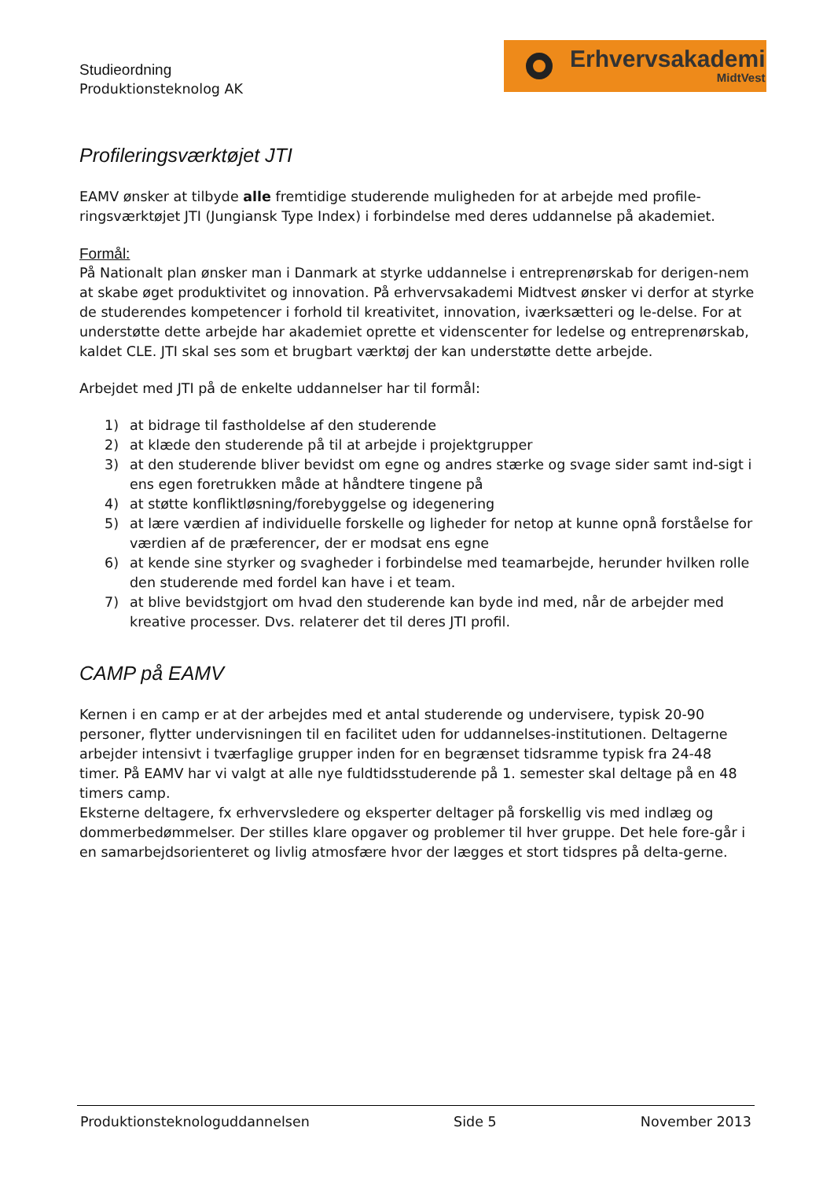Studieordning
Produktionsteknolog AK
Erhvervsakademi
MidtVest
Profileringsværktøjet JTI
EAMV ønsker at tilbyde alle fremtidige studerende muligheden for at arbejde med profile-ringsværktøjet JTI (Jungiansk Type Index) i forbindelse med deres uddannelse på akademiet.
Formål:
På Nationalt plan ønsker man i Danmark at styrke uddannelse i entreprenørskab for derigen-nem at skabe øget produktivitet og innovation. På erhvervsakademi Midtvest ønsker vi derfor at styrke de studerendes kompetencer i forhold til kreativitet, innovation, iværksætteri og le-delse. For at understøtte dette arbejde har akademiet oprette et videnscenter for ledelse og entreprenørskab, kaldet CLE. JTI skal ses som et brugbart værktøj der kan understøtte dette arbejde.
Arbejdet med JTI på de enkelte uddannelser har til formål:
1) at bidrage til fastholdelse af den studerende
2) at klæde den studerende på til at arbejde i projektgrupper
3) at den studerende bliver bevidst om egne og andres stærke og svage sider samt ind-sigt i ens egen foretrukken måde at håndtere tingene på
4) at støtte konfliktløsning/forebyggelse og idegenering
5) at lære værdien af individuelle forskelle og ligheder for netop at kunne opnå forståelse for værdien af de præferencer, der er modsat ens egne
6) at kende sine styrker og svagheder i forbindelse med teamarbejde, herunder hvilken rolle den studerende med fordel kan have i et team.
7) at blive bevidstgjort om hvad den studerende kan byde ind med, når de arbejder med kreative processer. Dvs. relaterer det til deres JTI profil.
CAMP på EAMV
Kernen i en camp er at der arbejdes med et antal studerende og undervisere, typisk 20-90 personer, flytter undervisningen til en facilitet uden for uddannelses-institutionen. Deltagerne arbejder intensivt i tværfaglige grupper inden for en begrænset tidsramme typisk fra 24-48 timer. På EAMV har vi valgt at alle nye fuldtidsstuderende på 1. semester skal deltage på en 48 timers camp.
Eksterne deltagere, fx erhvervsledere og eksperter deltager på forskellig vis med indlæg og dommerbedømmelser. Der stilles klare opgaver og problemer til hver gruppe. Det hele fore-går i en samarbejdsorienteret og livlig atmosfære hvor der lægges et stort tidspres på delta-gerne.
Produktionsteknologuddannelsen Side 5 November 2013